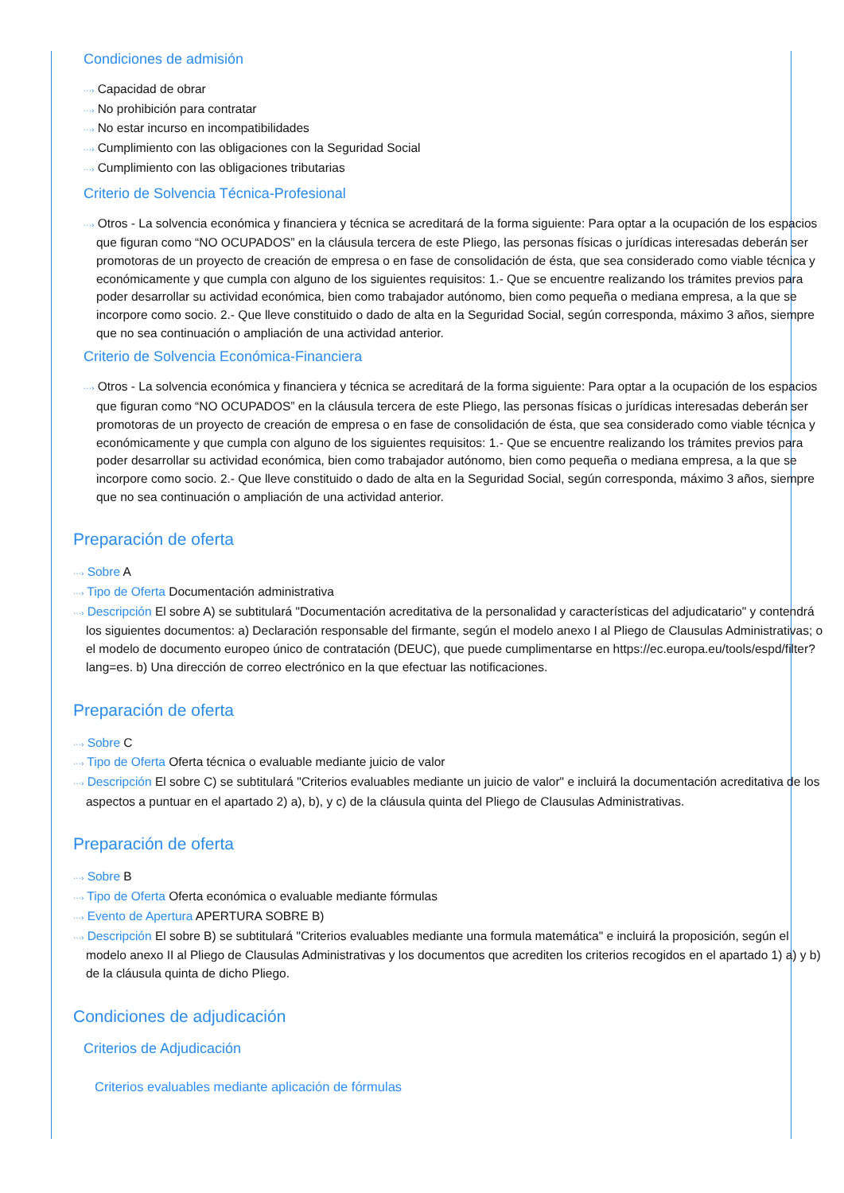Condiciones de admisión
···› Capacidad de obrar
···› No prohibición para contratar
···› No estar incurso en incompatibilidades
···› Cumplimiento con las obligaciones con la Seguridad Social
···› Cumplimiento con las obligaciones tributarias
Criterio de Solvencia Técnica-Profesional
···› Otros - La solvencia económica y financiera y técnica se acreditará de la forma siguiente: Para optar a la ocupación de los espacios que figuran como “NO OCUPADOS” en la cláusula tercera de este Pliego, las personas físicas o jurídicas interesadas deberán ser promotoras de un proyecto de creación de empresa o en fase de consolidación de ésta, que sea considerado como viable técnica y económicamente y que cumpla con alguno de los siguientes requisitos: 1.- Que se encuentre realizando los trámites previos para poder desarrollar su actividad económica, bien como trabajador autónomo, bien como pequeña o mediana empresa, a la que se incorpore como socio. 2.- Que lleve constituido o dado de alta en la Seguridad Social, según corresponda, máximo 3 años, siempre que no sea continuación o ampliación de una actividad anterior.
Criterio de Solvencia Económica-Financiera
···› Otros - La solvencia económica y financiera y técnica se acreditará de la forma siguiente: Para optar a la ocupación de los espacios que figuran como “NO OCUPADOS” en la cláusula tercera de este Pliego, las personas físicas o jurídicas interesadas deberán ser promotoras de un proyecto de creación de empresa o en fase de consolidación de ésta, que sea considerado como viable técnica y económicamente y que cumpla con alguno de los siguientes requisitos: 1.- Que se encuentre realizando los trámites previos para poder desarrollar su actividad económica, bien como trabajador autónomo, bien como pequeña o mediana empresa, a la que se incorpore como socio. 2.- Que lleve constituido o dado de alta en la Seguridad Social, según corresponda, máximo 3 años, siempre que no sea continuación o ampliación de una actividad anterior.
Preparación de oferta
···› Sobre A
···› Tipo de Oferta Documentación administrativa
···› Descripción El sobre A) se subtitulará "Documentación acreditativa de la personalidad y características del adjudicatario" y contendrá los siguientes documentos: a) Declaración responsable del firmante, según el modelo anexo I al Pliego de Clausulas Administrativas; o el modelo de documento europeo único de contratación (DEUC), que puede cumplimentarse en https://ec.europa.eu/tools/espd/filter?lang=es. b) Una dirección de correo electrónico en la que efectuar las notificaciones.
Preparación de oferta
···› Sobre C
···› Tipo de Oferta Oferta técnica o evaluable mediante juicio de valor
···› Descripción El sobre C) se subtitulará "Criterios evaluables mediante un juicio de valor" e incluirá la documentación acreditativa de los aspectos a puntuar en el apartado 2) a), b), y c) de la cláusula quinta del Pliego de Clausulas Administrativas.
Preparación de oferta
···› Sobre B
···› Tipo de Oferta Oferta económica o evaluable mediante fórmulas
···› Evento de Apertura APERTURA SOBRE B)
···› Descripción El sobre B) se subtitulará "Criterios evaluables mediante una formula matemática" e incluirá la proposición, según el modelo anexo II al Pliego de Clausulas Administrativas y los documentos que acrediten los criterios recogidos en el apartado 1) a) y b) de la cláusula quinta de dicho Pliego.
Condiciones de adjudicación
Criterios de Adjudicación
Criterios evaluables mediante aplicación de fórmulas